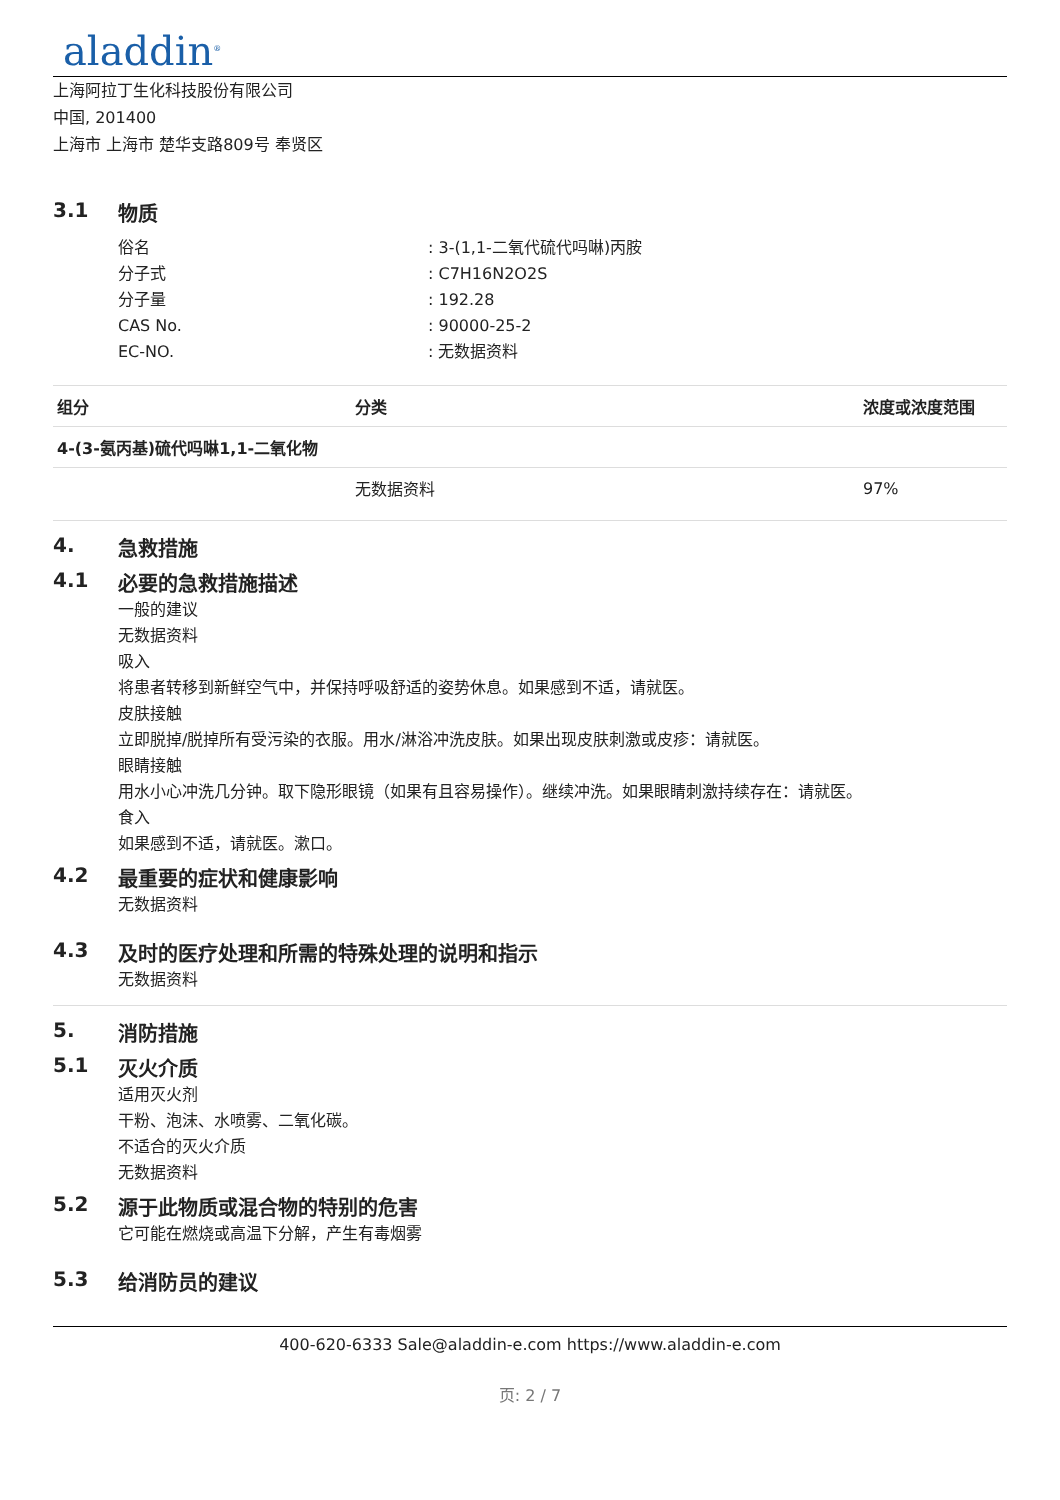aladdin<sup>®</sup>
上海阿拉丁生化科技股份有限公司
中国, 201400
上海市 上海市 楚华支路809号 奉贤区
3.1 物质
俗名: 3-(1,1-二氧代硫代吗啉)丙胺
分子式: C7H16N2O2S
分子量: 192.28
CAS No.: 90000-25-2
EC-NO.: 无数据资料
| 组分 | 分类 | 浓度或浓度范围 |
| --- | --- | --- |
| 4-(3-氨丙基)硫代吗啉1,1-二氧化物 | | |
| | 无数据资料 | 97% |
4. 急救措施
4.1 必要的急救措施描述
一般的建议
无数据资料
吸入
将患者转移到新鲜空气中，并保持呼吸舒适的姿势休息。如果感到不适，请就医。
皮肤接触
立即脱掉/脱掉所有受污染的衣服。用水/淋浴冲洗皮肤。如果出现皮肤刺激或皮疹：请就医。
眼睛接触
用水小心冲洗几分钟。取下隐形眼镜（如果有且容易操作）。继续冲洗。如果眼睛刺激持续存在：请就医。
食入
如果感到不适，请就医。漱口。
4.2 最重要的症状和健康影响
无数据资料
4.3 及时的医疗处理和所需的特殊处理的说明和指示
无数据资料
5. 消防措施
5.1 灭火介质
适用灭火剂
干粉、泡沫、水喷雾、二氧化碳。
不适合的灭火介质
无数据资料
5.2 源于此物质或混合物的特别的危害
它可能在燃烧或高温下分解，产生有毒烟雾
5.3 给消防员的建议
400-620-6333 Sale@aladdin-e.com https://www.aladdin-e.com
页: 2 / 7